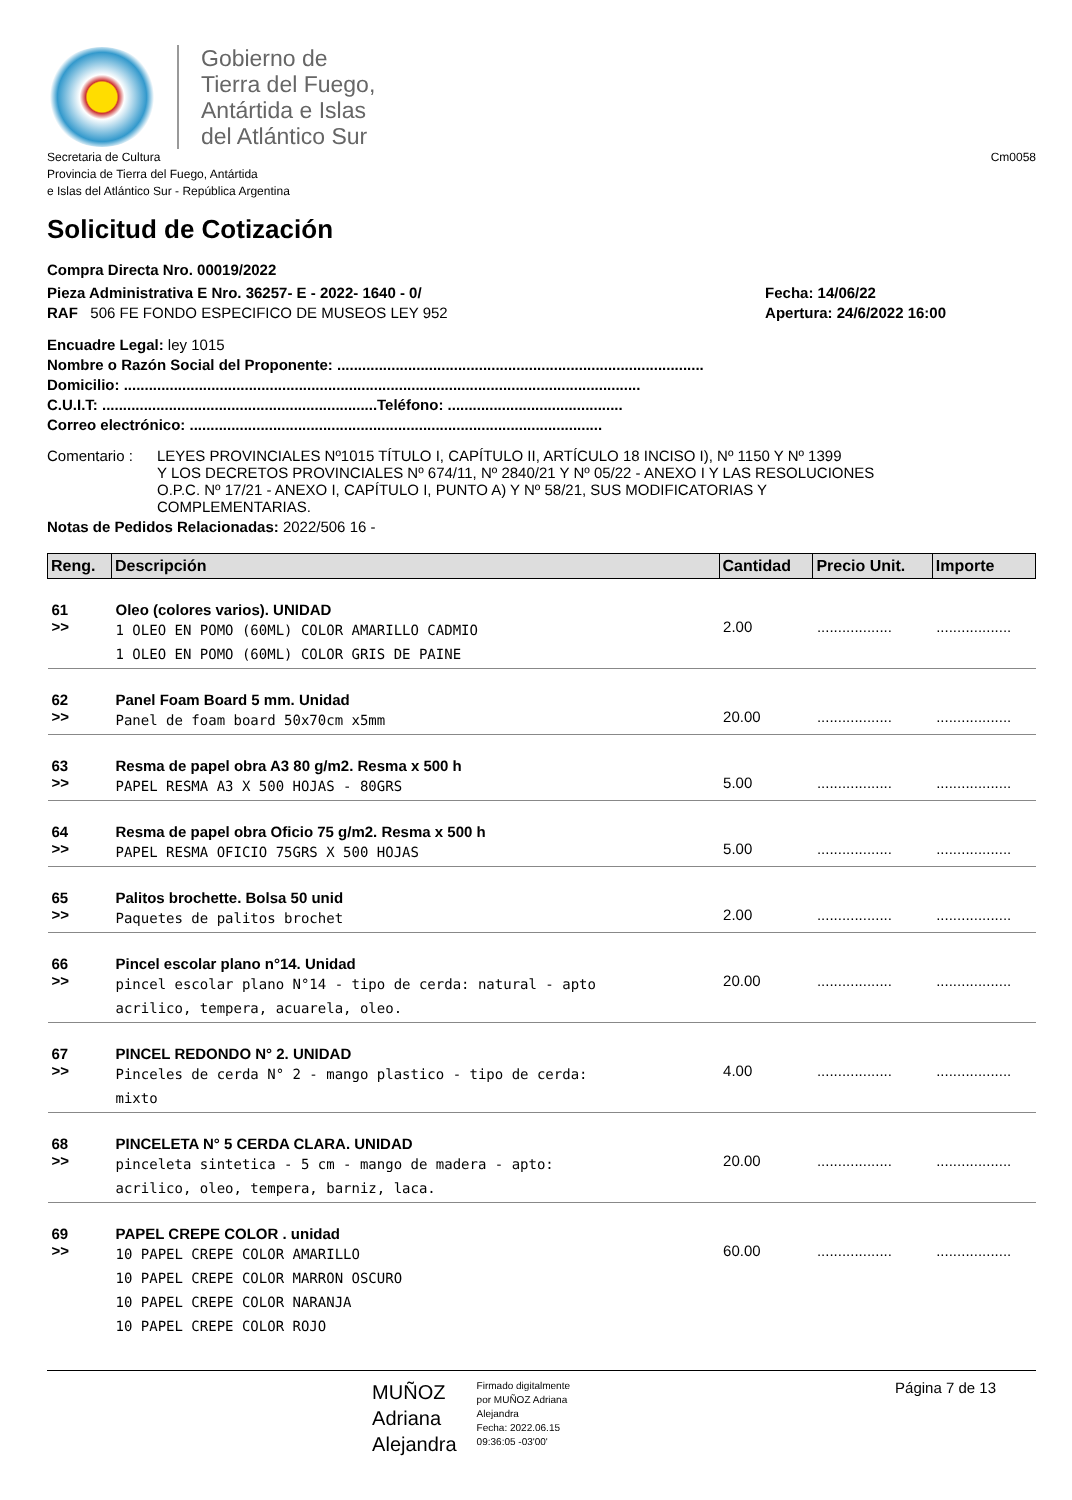Gobierno de
Tierra del Fuego,
Antártida e Islas
del Atlántico Sur
Secretaria de Cultura
Provincia de Tierra del Fuego, Antártida
e Islas del Atlántico Sur - República Argentina
Cm0058
Solicitud de Cotización
Compra Directa Nro. 00019/2022
Pieza Administrativa E Nro. 36257- E - 2022- 1640 - 0/
RAF 506 FE FONDO ESPECIFICO DE MUSEOS LEY 952
Fecha: 14/06/22
Apertura: 24/6/2022 16:00
Encuadre Legal: ley 1015
Nombre o Razón Social del Proponente: ........................................................................................
Domicilio: ............................................................................................................................
C.U.I.T: ..................................................................Teléfono: ..........................................
Correo electrónico: ...................................................................................................
Comentario : LEYES PROVINCIALES Nº1015 TÍTULO I, CAPÍTULO II, ARTÍCULO 18 INCISO I), Nº 1150 Y Nº 1399
Y LOS DECRETOS PROVINCIALES Nº 674/11, Nº 2840/21 Y Nº 05/22 - ANEXO I Y LAS RESOLUCIONES
O.P.C. Nº 17/21 - ANEXO I, CAPÍTULO I, PUNTO A) Y Nº 58/21, SUS MODIFICATORIAS Y
COMPLEMENTARIAS.
Notas de Pedidos Relacionadas: 2022/506 16 -
| Reng. | Descripción | Cantidad | Precio Unit. | Importe |
| --- | --- | --- | --- | --- |
| 61 >> | Oleo (colores varios). UNIDAD 1 OLEO EN POMO (60ML) COLOR AMARILLO CADMIO 1 OLEO EN POMO (60ML) COLOR GRIS DE PAINE | 2.00 | .................. | .................. |
| 62 >> | Panel Foam Board 5 mm. Unidad Panel de foam board 50x70cm x5mm | 20.00 | .................. | .................. |
| 63 >> | Resma de papel obra A3 80 g/m2. Resma x 500 h PAPEL RESMA A3 X 500 HOJAS - 80GRS | 5.00 | .................. | .................. |
| 64 >> | Resma de papel obra Oficio 75 g/m2. Resma x 500 h PAPEL RESMA OFICIO 75GRS X 500 HOJAS | 5.00 | .................. | .................. |
| 65 >> | Palitos brochette. Bolsa 50 unid Paquetes de palitos brochet | 2.00 | .................. | .................. |
| 66 >> | Pincel escolar plano n°14. Unidad pincel escolar plano N°14 - tipo de cerda: natural - apto acrilico, tempera, acuarela, oleo. | 20.00 | .................. | .................. |
| 67 >> | PINCEL REDONDO N° 2. UNIDAD Pinceles de cerda N° 2 - mango plastico - tipo de cerda: mixto | 4.00 | .................. | .................. |
| 68 >> | PINCELETA N° 5 CERDA CLARA. UNIDAD pinceleta sintetica - 5 cm - mango de madera - apto: acrilico, oleo, tempera, barniz, laca. | 20.00 | .................. | .................. |
| 69 >> | PAPEL CREPE COLOR . unidad 10 PAPEL CREPE COLOR AMARILLO 10 PAPEL CREPE COLOR MARRON OSCURO 10 PAPEL CREPE COLOR NARANJA 10 PAPEL CREPE COLOR ROJO | 60.00 | .................. | .................. |
MUÑOZ
Adriana
Alejandra
Firmado digitalmente
por MUÑOZ Adriana
Alejandra
Fecha: 2022.06.15
09:36:05 -03'00'
Página 7 de 13